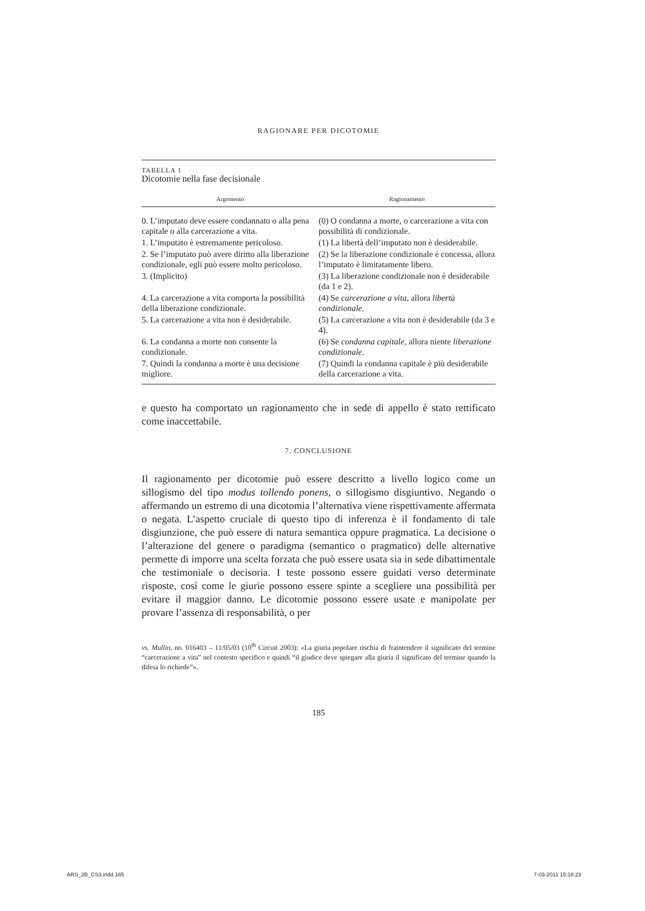RAGIONARE PER DICOTOMIE
TABELLA 1
Dicotomie nella fase decisionale
| Argomento | Ragionamento |
| --- | --- |
| 0. L’imputato deve essere condannato o alla pena capitale o alla carcerazione a vita. | (0) O condanna a morte, o carcerazione a vita con possibilità di condizionale. |
| 1. L’imputato è estremamente pericoloso. | (1) La libertà dell’imputato non è desiderabile. |
| 2. Se l’imputato può avere diritto alla liberazione condizionale, egli può essere molto pericoloso. | (2) Se la liberazione condizionale è concessa, allora l’imputato è limitatamente libero. |
| 3. (Implicito) | (3) La liberazione condizionale non è desiderabile (da 1 e 2). |
| 4. La carcerazione a vita comporta la possibilità della liberazione condizionale. | (4) Se carcerazione a vita , allora libertà condizionale . |
| 5. La carcerazione a vita non è desiderabile. | (5) La carcerazione a vita non è desiderabile (da 3 e 4). |
| 6. La condanna a morte non consente la condizionale. | (6) Se condanna capitale , allora niente liberazione condizionale . |
| 7. Quindi la condanna a morte è una decisione migliore. | (7) Quindi la condanna capitale è più desiderabile della carcerazione a vita. |
e questo ha comportato un ragionamento che in sede di appello è stato rettificato come inaccettabile.
7. CONCLUSIONE
Il ragionamento per dicotomie può essere descritto a livello logico come un sillogismo del tipo modus tollendo ponens, o sillogismo disgiuntivo. Negando o affermando un estremo di una dicotomia l’alternativa viene rispettivamente affermata o negata. L’aspetto cruciale di questo tipo di inferenza è il fondamento di tale disgiunzione, che può essere di natura semantica oppure pragmatica. La decisione o l’alterazione del genere o paradigma (semantico o pragmatico) delle alternative permette di imporre una scelta forzata che può essere usata sia in sede dibattimentale che testimoniale o decisoria. I teste possono essere guidati verso determinate risposte, così come le giurie possono essere spinte a scegliere una possibilità per evitare il maggior danno. Le dicotomie possono essere usate e manipolate per provare l’assenza di responsabilità, o per
vs. Mullin, no. 016403 – 11/05/03 (10<sup>th</sup> Circuit 2003): «La giuria popolare rischia di fraintendere il significato del termine “carcerazione a vita” nel contesto specifico e quindi “il giudice deve spiegare alla giuria il significato del termine quando la difesa lo richiede”».
185
ARS_2B_CS3.indd 185 7-03-2011 15:18:23